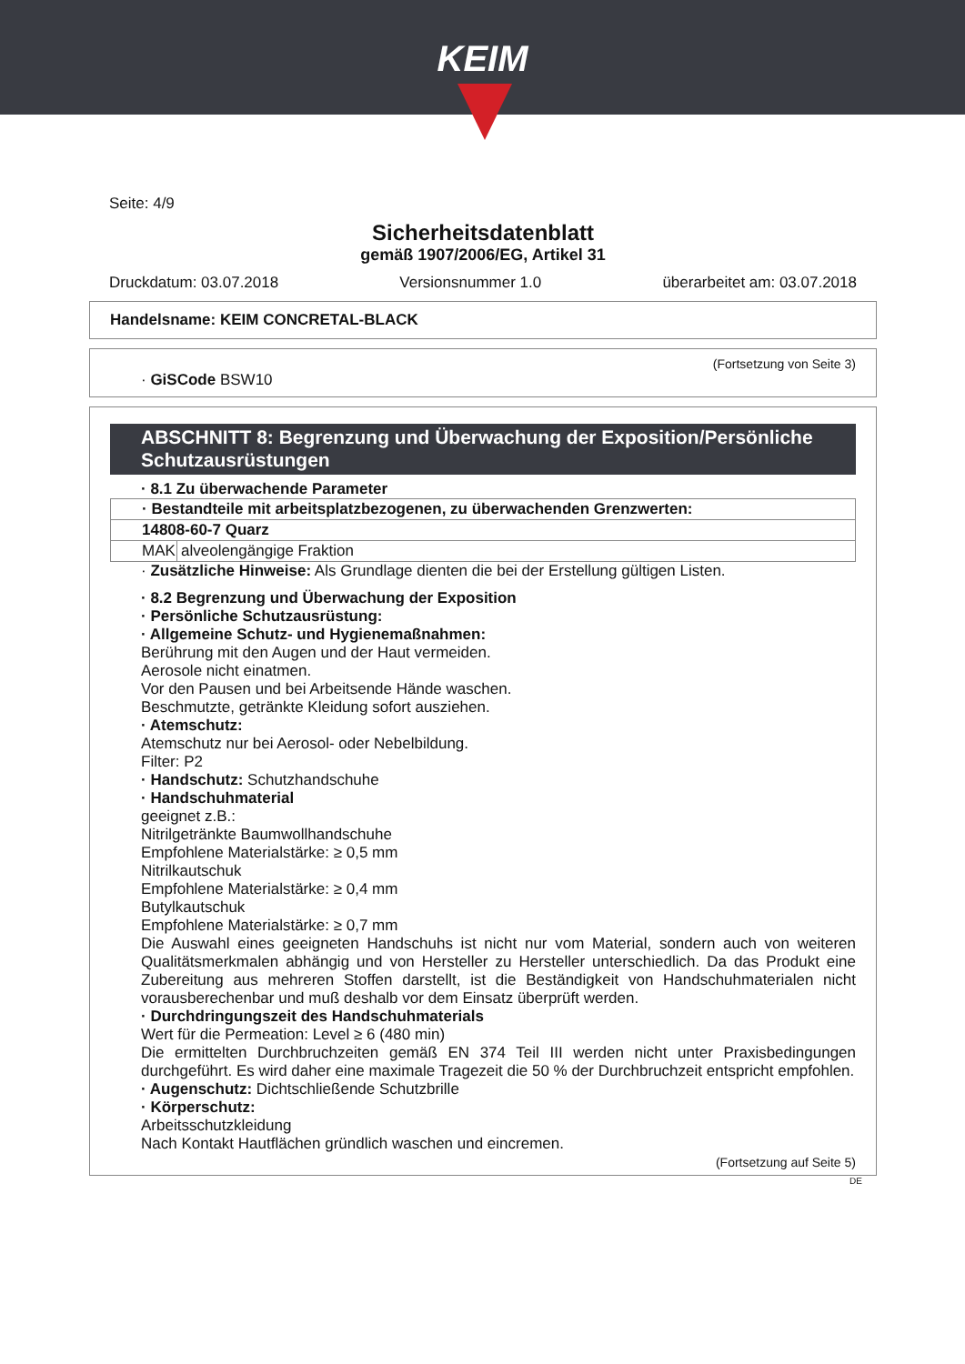KEIM
Seite: 4/9
Sicherheitsdatenblatt
gemäß 1907/2006/EG, Artikel 31
Druckdatum: 03.07.2018 Versionsnummer 1.0 überarbeitet am: 03.07.2018
Handelsname: KEIM CONCRETAL-BLACK
(Fortsetzung von Seite 3)
· GiSCode BSW10
ABSCHNITT 8: Begrenzung und Überwachung der Exposition/Persönliche Schutzausrüstungen
· 8.1 Zu überwachende Parameter
| · Bestandteile mit arbeitsplatzbezogenen, zu überwachenden Grenzwerten: | |
| 14808-60-7 Quarz | |
| MAK | alveolengängige Fraktion |
· Zusätzliche Hinweise: Als Grundlage dienten die bei der Erstellung gültigen Listen.
· 8.2 Begrenzung und Überwachung der Exposition
· Persönliche Schutzausrüstung:
· Allgemeine Schutz- und Hygienemaßnahmen:
Berührung mit den Augen und der Haut vermeiden.
Aerosole nicht einatmen.
Vor den Pausen und bei Arbeitsende Hände waschen.
Beschmutzte, getränkte Kleidung sofort ausziehen.
· Atemschutz:
Atemschutz nur bei Aerosol- oder Nebelbildung.
Filter: P2
· Handschutz: Schutzhandschuhe
· Handschuhmaterial
geeignet z.B.:
Nitrilgetränkte Baumwollhandschuhe
Empfohlene Materialstärke: ≥ 0,5 mm
Nitrilkautschuk
Empfohlene Materialstärke: ≥ 0,4 mm
Butylkautschuk
Empfohlene Materialstärke: ≥ 0,7 mm
Die Auswahl eines geeigneten Handschuhs ist nicht nur vom Material, sondern auch von weiteren Qualitätsmerkmalen abhängig und von Hersteller zu Hersteller unterschiedlich. Da das Produkt eine Zubereitung aus mehreren Stoffen darstellt, ist die Beständigkeit von Handschuhmaterialen nicht vorausberechenbar und muß deshalb vor dem Einsatz überprüft werden.
· Durchdringungszeit des Handschuhmaterials
Wert für die Permeation: Level ≥ 6 (480 min)
Die ermittelten Durchbruchzeiten gemäß EN 374 Teil III werden nicht unter Praxisbedingungen durchgeführt. Es wird daher eine maximale Tragezeit die 50 % der Durchbruchzeit entspricht empfohlen.
· Augenschutz: Dichtschließende Schutzbrille
· Körperschutz:
Arbeitsschutzkleidung
Nach Kontakt Hautflächen gründlich waschen und eincremen.
(Fortsetzung auf Seite 5)
DE